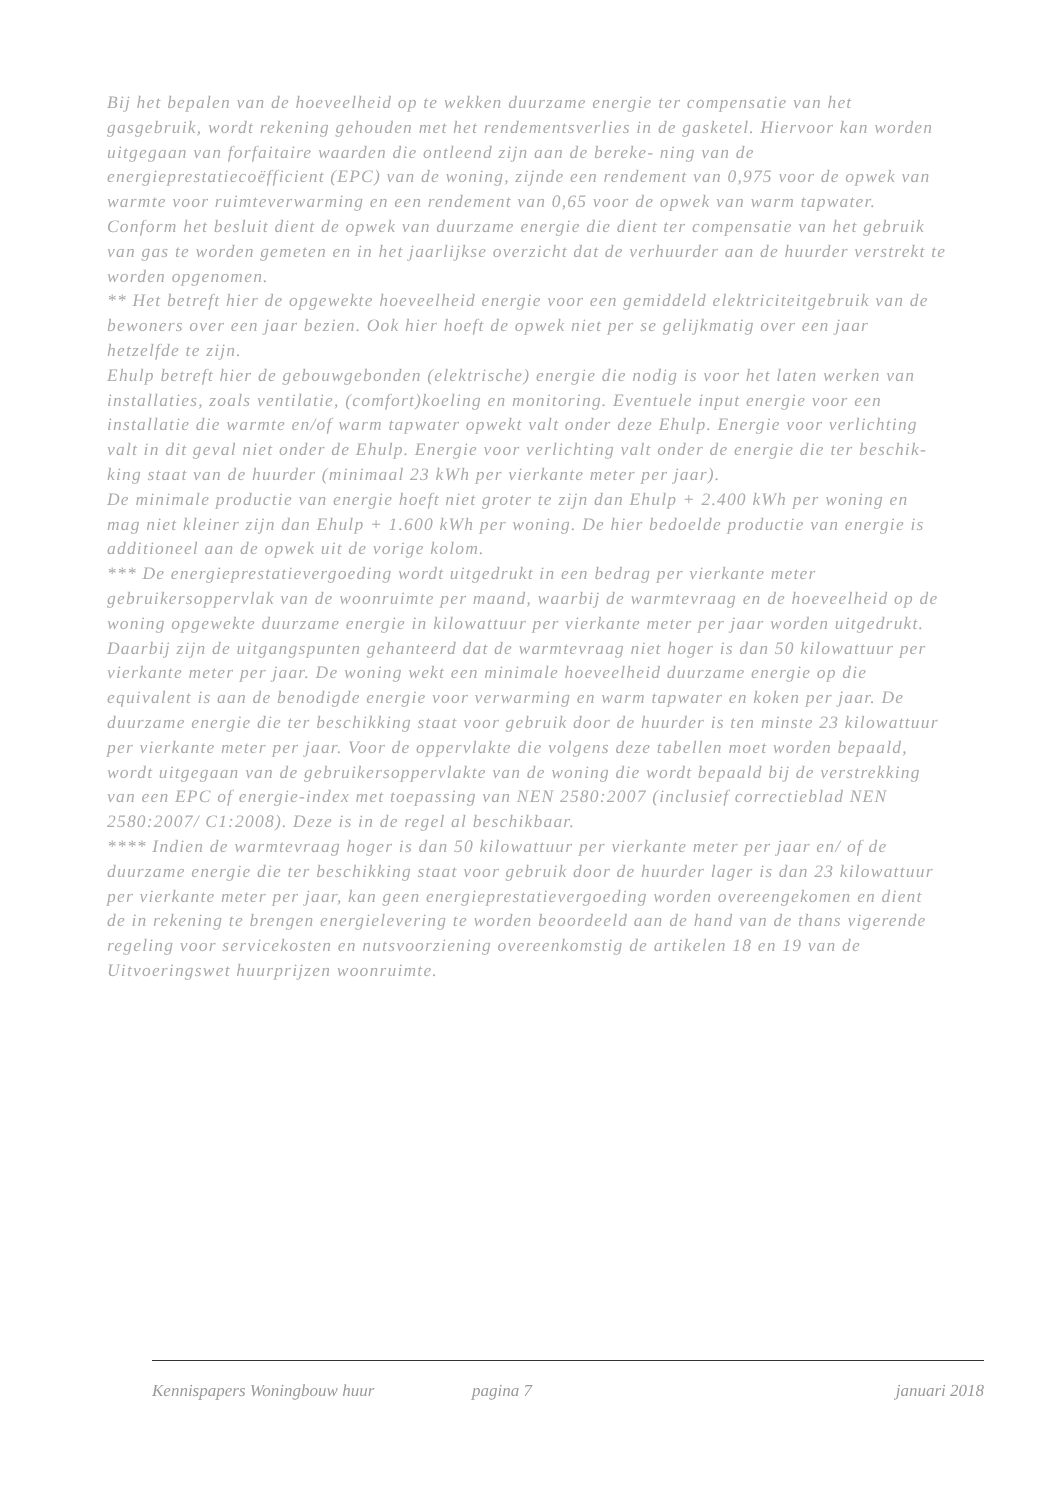Bij het bepalen van de hoeveelheid op te wekken duurzame energie ter compensatie van het gasgebruik, wordt rekening gehouden met het rendementsverlies in de gasketel. Hiervoor kan worden uitgegaan van forfaitaire waarden die ontleend zijn aan de bereke- ning van de energieprestatiecoëfficient (EPC) van de woning, zijnde een rendement van 0,975 voor de opwek van warmte voor ruimteverwarming en een rendement van 0,65 voor de opwek van warm tapwater.
Conform het besluit dient de opwek van duurzame energie die dient ter compensatie van het gebruik van gas te worden gemeten en in het jaarlijkse overzicht dat de verhuurder aan de huurder verstrekt te worden opgenomen.
** Het betreft hier de opgewekte hoeveelheid energie voor een gemiddeld elektriciteitgebruik van de bewoners over een jaar bezien. Ook hier hoeft de opwek niet per se gelijkmatig over een jaar hetzelfde te zijn.
Ehulp betreft hier de gebouwgebonden (elektrische) energie die nodig is voor het laten werken van installaties, zoals ventilatie, (comfort)koeling en monitoring. Eventuele input energie voor een installatie die warmte en/of warm tapwater opwekt valt onder deze Ehulp. Energie voor verlichting valt in dit geval niet onder de Ehulp. Energie voor verlichting valt onder de energie die ter beschik- king staat van de huurder (minimaal 23 kWh per vierkante meter per jaar).
De minimale productie van energie hoeft niet groter te zijn dan Ehulp + 2.400 kWh per woning en mag niet kleiner zijn dan Ehulp + 1.600 kWh per woning. De hier bedoelde productie van energie is additioneel aan de opwek uit de vorige kolom.
*** De energieprestatievergoeding wordt uitgedrukt in een bedrag per vierkante meter gebruikersoppervlak van de woonruimte per maand, waarbij de warmtevraag en de hoeveelheid op de woning opgewekte duurzame energie in kilowattuur per vierkante meter per jaar worden uitgedrukt. Daarbij zijn de uitgangspunten gehanteerd dat de warmtevraag niet hoger is dan 50 kilowattuur per vierkante meter per jaar. De woning wekt een minimale hoeveelheid duurzame energie op die equivalent is aan de benodigde energie voor verwarming en warm tapwater en koken per jaar. De duurzame energie die ter beschikking staat voor gebruik door de huurder is ten minste 23 kilowattuur per vierkante meter per jaar. Voor de oppervlakte die volgens deze tabellen moet worden bepaald, wordt uitgegaan van de gebruikersoppervlakte van de woning die wordt bepaald bij de verstrekking van een EPC of energie-index met toepassing van NEN 2580:2007 (inclusief correctieblad NEN 2580:2007/ C1:2008). Deze is in de regel al beschikbaar.
**** Indien de warmtevraag hoger is dan 50 kilowattuur per vierkante meter per jaar en/ of de duurzame energie die ter beschikking staat voor gebruik door de huurder lager is dan 23 kilowattuur per vierkante meter per jaar, kan geen energieprestatievergoeding worden overeengekomen en dient de in rekening te brengen energielevering te worden beoordeeld aan de hand van de thans vigerende regeling voor servicekosten en nutsvoorziening overeenkomstig de artikelen 18 en 19 van de Uitvoeringswet huurprijzen woonruimte.
Kennispapers Woningbouw huur pagina 7 januari 2018